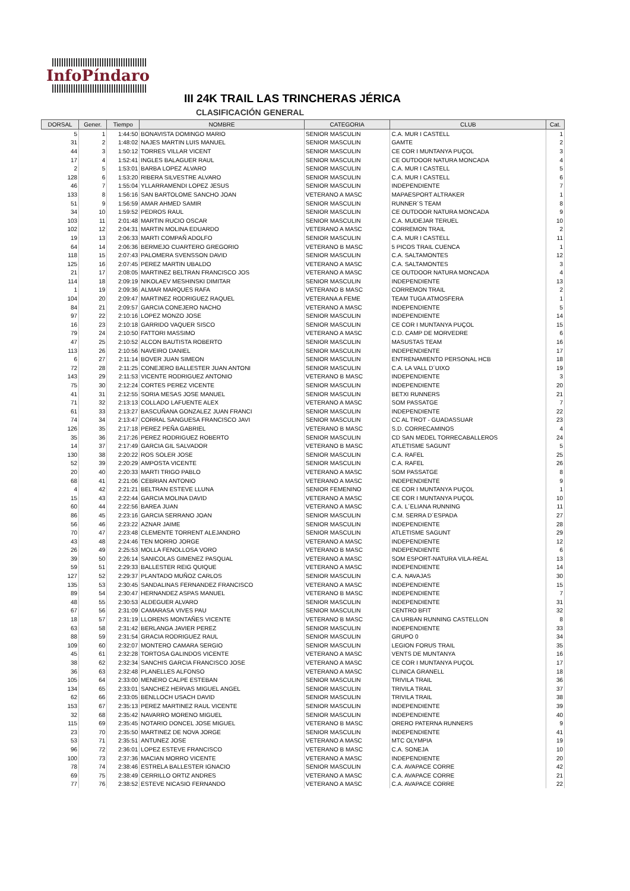InfoPíndaro
III 24K TRAIL LAS TRINCHERAS JÉRICA
CLASIFICACIÓN GENERAL
| DORSAL | Gener. | Tiempo | NOMBRE | CATEGORIA | CLUB | Cat. |
| --- | --- | --- | --- | --- | --- | --- |
| 5 | 1 | 1:44:50 | BONAVISTA DOMINGO MARIO | SENIOR MASCULIN | C.A. MUR I CASTELL | 1 |
| 31 | 2 | 1:48:02 | NAJES MARTIN LUIS MANUEL | SENIOR MASCULIN | GAMTE | 2 |
| 44 | 3 | 1:50:12 | TORRES VILLAR VICENT | SENIOR MASCULIN | CE COR I MUNTANYA PUÇOL | 3 |
| 17 | 4 | 1:52:41 | INGLES BALAGUER RAUL | SENIOR MASCULIN | CE OUTDOOR NATURA MONCADA | 4 |
| 2 | 5 | 1:53:01 | BARBA LOPEZ ALVARO | SENIOR MASCULIN | C.A. MUR I CASTELL | 5 |
| 128 | 6 | 1:53:20 | RIBERA SILVESTRE ALVARO | SENIOR MASCULIN | C.A. MUR I CASTELL | 6 |
| 46 | 7 | 1:55:04 | YLLARRAMENDI LOPEZ JESUS | SENIOR MASCULIN | INDEPENDIENTE | 7 |
| 133 | 8 | 1:56:16 | SAN BARTOLOME SANCHO JOAN | VETERANO A MASC | MAPAESPORT ALTRAKER | 1 |
| 51 | 9 | 1:56:59 | AMAR AHMED SAMIR | SENIOR MASCULIN | RUNNER´S TEAM | 8 |
| 34 | 10 | 1:59:52 | PEDROS RAUL | SENIOR MASCULIN | CE OUTDOOR NATURA MONCADA | 9 |
| 103 | 11 | 2:01:48 | MARTIN RUCIO OSCAR | SENIOR MASCULIN | C.A. MUDEJAR TERUEL | 10 |
| 102 | 12 | 2:04:31 | MARTIN MOLINA EDUARDO | VETERANO A MASC | CORREMON TRAIL | 2 |
| 19 | 13 | 2:06:33 | MARTI COMPAÑ ADOLFO | SENIOR MASCULIN | C.A. MUR I CASTELL | 11 |
| 64 | 14 | 2:06:36 | BERMEJO CUARTERO GREGORIO | VETERANO B MASC | 5 PICOS TRAIL CUENCA | 1 |
| 118 | 15 | 2:07:43 | PALOMERA SVENSSON DAVID | SENIOR MASCULIN | C.A. SALTAMONTES | 12 |
| 125 | 16 | 2:07:45 | PEREZ MARTIN UBALDO | VETERANO A MASC | C.A. SALTAMONTES | 3 |
| 21 | 17 | 2:08:05 | MARTINEZ BELTRAN FRANCISCO JOS | VETERANO A MASC | CE OUTDOOR NATURA MONCADA | 4 |
| 114 | 18 | 2:09:19 | NIKOLAEV MESHINSKI DIMITAR | SENIOR MASCULIN | INDEPENDIENTE | 13 |
| 1 | 19 | 2:09:36 | ALMAR MARQUES RAFA | VETERANO B MASC | CORREMON TRAIL | 2 |
| 104 | 20 | 2:09:47 | MARTINEZ RODRIGUEZ RAQUEL | VETERANA A FEME | TEAM TUGA ATMOSFERA | 1 |
| 84 | 21 | 2:09:57 | GARCIA CONEJERO NACHO | VETERANO A MASC | INDEPENDIENTE | 5 |
| 97 | 22 | 2:10:16 | LOPEZ MONZO JOSE | SENIOR MASCULIN | INDEPENDIENTE | 14 |
| 16 | 23 | 2:10:18 | GARRIDO VAQUER SISCO | SENIOR MASCULIN | CE COR I MUNTANYA PUÇOL | 15 |
| 79 | 24 | 2:10:50 | FATTORI MASSIMO | VETERANO A MASC | C.D. CAMP DE MORVEDRE | 6 |
| 47 | 25 | 2:10:52 | ALCON BAUTISTA ROBERTO | SENIOR MASCULIN | MASUSTAS TEAM | 16 |
| 113 | 26 | 2:10:56 | NAVEIRO DANIEL | SENIOR MASCULIN | INDEPENDIENTE | 17 |
| 6 | 27 | 2:11:14 | BOVER JUAN SIMEON | SENIOR MASCULIN | ENTRENAMIENTO PERSONAL HCB | 18 |
| 72 | 28 | 2:11:25 | CONEJERO BALLESTER JUAN ANTONI | SENIOR MASCULIN | C.A. LA VALL D´UIXO | 19 |
| 143 | 29 | 2:11:53 | VICENTE RODRIGUEZ ANTONIO | VETERANO B MASC | INDEPENDIENTE | 3 |
| 75 | 30 | 2:12:24 | CORTES PEREZ VICENTE | SENIOR MASCULIN | INDEPENDIENTE | 20 |
| 41 | 31 | 2:12:55 | SORIA MESAS JOSE MANUEL | SENIOR MASCULIN | BETXI RUNNERS | 21 |
| 71 | 32 | 2:13:13 | COLLADO LAFUENTE ALEX | VETERANO A MASC | SOM PASSATGE | 7 |
| 61 | 33 | 2:13:27 | BASCUÑANA GONZALEZ JUAN FRANCI | SENIOR MASCULIN | INDEPENDIENTE | 22 |
| 74 | 34 | 2:13:47 | CORRAL SANGUESA FRANCISCO JAVI | SENIOR MASCULIN | CC AL TROT - GUADASSUAR | 23 |
| 126 | 35 | 2:17:18 | PEREZ PEÑA GABRIEL | VETERANO B MASC | S.D. CORRECAMINOS | 4 |
| 35 | 36 | 2:17:26 | PEREZ RODRIGUEZ ROBERTO | SENIOR MASCULIN | CD SAN MEDEL TORRECABALLEROS | 24 |
| 14 | 37 | 2:17:49 | GARCIA GIL SALVADOR | VETERANO B MASC | ATLETISME SAGUNT | 5 |
| 130 | 38 | 2:20:22 | ROS SOLER JOSE | SENIOR MASCULIN | C.A. RAFEL | 25 |
| 52 | 39 | 2:20:29 | AMPOSTA VICENTE | SENIOR MASCULIN | C.A. RAFEL | 26 |
| 20 | 40 | 2:20:33 | MARTI TRIGO PABLO | VETERANO A MASC | SOM PASSATGE | 8 |
| 68 | 41 | 2:21:06 | CEBRIAN ANTONIO | VETERANO A MASC | INDEPENDIENTE | 9 |
| 4 | 42 | 2:21:21 | BELTRAN ESTEVE LLUNA | SENIOR FEMENINO | CE COR I MUNTANYA PUÇOL | 1 |
| 15 | 43 | 2:22:44 | GARCIA MOLINA DAVID | VETERANO A MASC | CE COR I MUNTANYA PUÇOL | 10 |
| 60 | 44 | 2:22:56 | BAREA JUAN | VETERANO A MASC | C.A. L´ELIANA RUNNING | 11 |
| 86 | 45 | 2:23:16 | GARCIA SERRANO JOAN | SENIOR MASCULIN | C.M. SERRA D´ESPADA | 27 |
| 56 | 46 | 2:23:22 | AZNAR JAIME | SENIOR MASCULIN | INDEPENDIENTE | 28 |
| 70 | 47 | 2:23:48 | CLEMENTE TORRENT ALEJANDRO | SENIOR MASCULIN | ATLETISME SAGUNT | 29 |
| 43 | 48 | 2:24:46 | TEN MORRO JORGE | VETERANO A MASC | INDEPENDIENTE | 12 |
| 26 | 49 | 2:25:53 | MOLLA FENOLLOSA VORO | VETERANO B MASC | INDEPENDIENTE | 6 |
| 39 | 50 | 2:26:14 | SANICOLAS GIMENEZ PASQUAL | VETERANO A MASC | SOM ESPORT-NATURA VILA-REAL | 13 |
| 59 | 51 | 2:29:33 | BALLESTER REIG QUIQUE | VETERANO A MASC | INDEPENDIENTE | 14 |
| 127 | 52 | 2:29:37 | PLANTADO MUÑOZ CARLOS | SENIOR MASCULIN | C.A. NAVAJAS | 30 |
| 135 | 53 | 2:30:45 | SANDALINAS FERNANDEZ FRANCISCO | VETERANO A MASC | INDEPENDIENTE | 15 |
| 89 | 54 | 2:30:47 | HERNANDEZ ASPAS MANUEL | VETERANO B MASC | INDEPENDIENTE | 7 |
| 48 | 55 | 2:30:53 | ALDEGUER ALVARO | SENIOR MASCULIN | INDEPENDIENTE | 31 |
| 67 | 56 | 2:31:09 | CAMARASA VIVES PAU | SENIOR MASCULIN | CENTRO BFIT | 32 |
| 18 | 57 | 2:31:19 | LLORENS MONTAÑES VICENTE | VETERANO B MASC | CA URBAN RUNNING CASTELLON | 8 |
| 63 | 58 | 2:31:42 | BERLANGA JAVIER PEREZ | SENIOR MASCULIN | INDEPENDIENTE | 33 |
| 88 | 59 | 2:31:54 | GRACIA RODRIGUEZ RAUL | SENIOR MASCULIN | GRUPO 0 | 34 |
| 109 | 60 | 2:32:07 | MONTERO CAMARA SERGIO | SENIOR MASCULIN | LEGION FORUS TRAIL | 35 |
| 45 | 61 | 2:32:28 | TORTOSA GALINDOS VICENTE | VETERANO A MASC | VENTS DE MUNTANYA | 16 |
| 38 | 62 | 2:32:34 | SANCHIS GARCIA FRANCISCO JOSE | VETERANO A MASC | CE COR I MUNTANYA PUÇOL | 17 |
| 36 | 63 | 2:32:48 | PLANELLES ALFONSO | VETERANO A MASC | CLINICA GRANELL | 18 |
| 105 | 64 | 2:33:00 | MENERO CALPE ESTEBAN | SENIOR MASCULIN | TRIVILA TRAIL | 36 |
| 134 | 65 | 2:33:01 | SANCHEZ HERVAS MIGUEL ANGEL | SENIOR MASCULIN | TRIVILA TRAIL | 37 |
| 62 | 66 | 2:33:05 | BENLLOCH USACH DAVID | SENIOR MASCULIN | TRIVILA TRAIL | 38 |
| 153 | 67 | 2:35:13 | PEREZ MARTINEZ RAUL VICENTE | SENIOR MASCULIN | INDEPENDIENTE | 39 |
| 32 | 68 | 2:35:42 | NAVARRO MORENO MIGUEL | SENIOR MASCULIN | INDEPENDIENTE | 40 |
| 115 | 69 | 2:35:45 | NOTARIO DONCEL JOSE MIGUEL | VETERANO B MASC | ORERO PATERNA RUNNERS | 9 |
| 23 | 70 | 2:35:50 | MARTINEZ DE NOVA JORGE | SENIOR MASCULIN | INDEPENDIENTE | 41 |
| 53 | 71 | 2:35:51 | ANTUNEZ JOSE | VETERANO A MASC | MTC OLYMPIA | 19 |
| 96 | 72 | 2:36:01 | LOPEZ ESTEVE FRANCISCO | VETERANO B MASC | C.A. SONEJA | 10 |
| 100 | 73 | 2:37:36 | MACIAN MORRO VICENTE | VETERANO A MASC | INDEPENDIENTE | 20 |
| 78 | 74 | 2:38:46 | ESTRELA BALLESTER IGNACIO | SENIOR MASCULIN | C.A. AVAPACE CORRE | 42 |
| 69 | 75 | 2:38:49 | CERRILLO ORTIZ ANDRES | VETERANO A MASC | C.A. AVAPACE CORRE | 21 |
| 77 | 76 | 2:38:52 | ESTEVE NICASIO FERNANDO | VETERANO A MASC | C.A. AVAPACE CORRE | 22 |